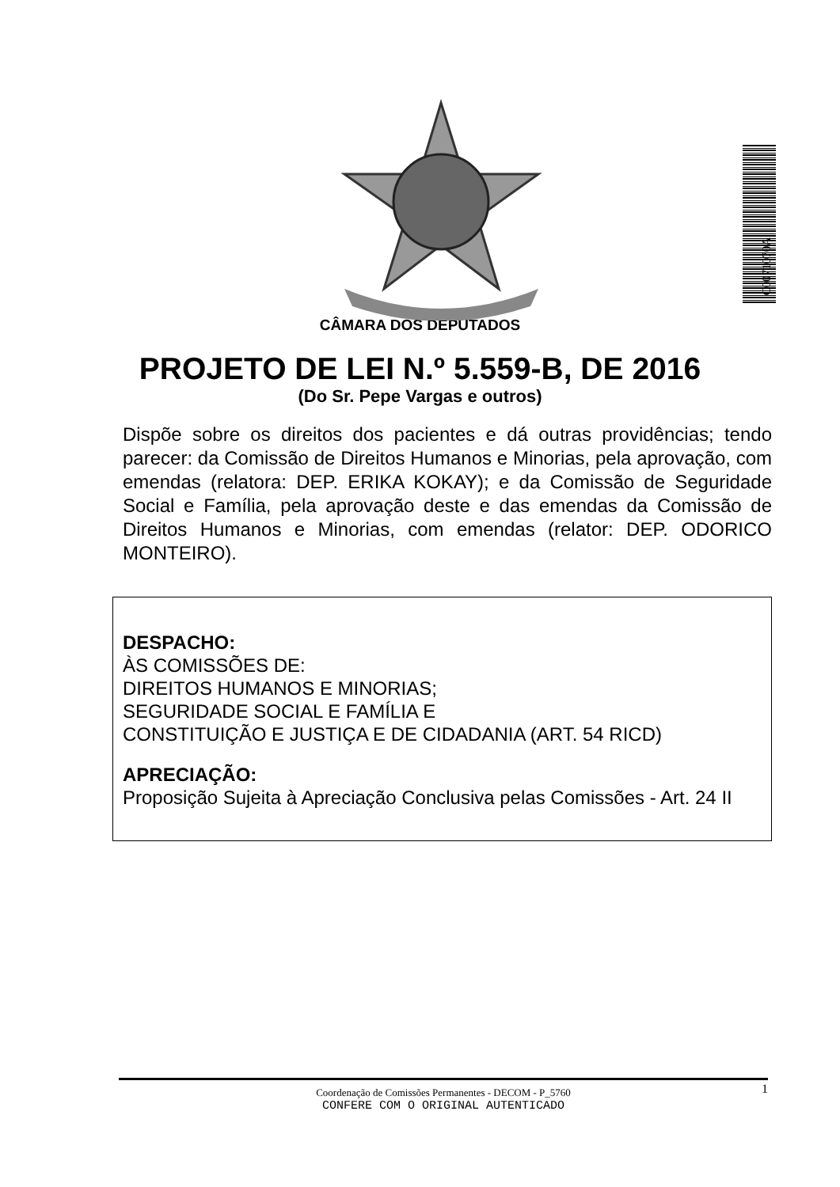C0071070A
CÂMARA DOS DEPUTADOS
PROJETO DE LEI N.º 5.559-B, DE 2016
(Do Sr. Pepe Vargas e outros)
Dispõe sobre os direitos dos pacientes e dá outras providências; tendo parecer: da Comissão de Direitos Humanos e Minorias, pela aprovação, com emendas (relatora: DEP. ERIKA KOKAY); e da Comissão de Seguridade Social e Família, pela aprovação deste e das emendas da Comissão de Direitos Humanos e Minorias, com emendas (relator: DEP. ODORICO MONTEIRO).
DESPACHO:
ÀS COMISSÕES DE:
DIREITOS HUMANOS E MINORIAS;
SEGURIDADE SOCIAL E FAMÍLIA E
CONSTITUIÇÃO E JUSTIÇA E DE CIDADANIA (ART. 54 RICD)
APRECIAÇÃO:
Proposição Sujeita à Apreciação Conclusiva pelas Comissões - Art. 24 II
1 Coordenação de Comissões Permanentes - DECOM - P_5760
CONFERE COM O ORIGINAL AUTENTICADO